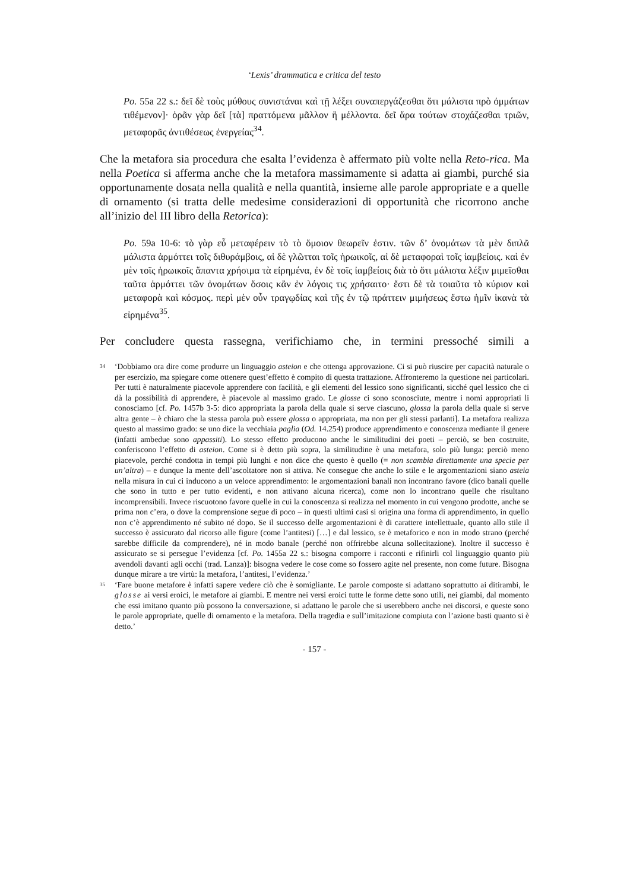‘Lexis’ drammatica e critica del testo
Po. 55a 22 s.: δεῖ δὲ τοὺς μύθους συνιστάναι καὶ τῇ λέξει συναπεργάζεσθαι ὅτι μάλιστα πρὸ ὀμμάτων τιθέμενον]· ὁρᾶν γὰρ δεῖ [τὰ] πραττόμενα μᾶλλον ἢ μέλλοντα. δεῖ ἄρα τούτων στοχάζεσθαι τριῶν, μεταφορᾶς ἀντιθέσεως ἐνεργείας<sup>34</sup>.
Che la metafora sia procedura che esalta l’evidenza è affermato più volte nella Reto-rica. Ma nella Poetica si afferma anche che la metafora massimamente si adatta ai giambi, purché sia opportunamente dosata nella qualità e nella quantità, insieme alle parole appropriate e a quelle di ornamento (si tratta delle medesime considerazioni di opportunità che ricorrono anche all’inizio del III libro della Retorica):
Po. 59a 10-6: τὸ γὰρ εὖ μεταφέρειν τὸ τὸ ὅμοιον θεωρεῖν ἐστιν. τῶν δ’ ὀνομάτων τὰ μὲν διπλᾶ μάλιστα ἁρμόττει τοῖς διθυράμβοις, αἱ δὲ γλῶτται τοῖς ἡρωικοῖς, αἱ δὲ μεταφοραὶ τοῖς ἰαμβείοις. καὶ ἐν μὲν τοῖς ἡρωικοῖς ἅπαντα χρήσιμα τὰ εἰρημένα, ἐν δὲ τοῖς ἰαμβείοις διὰ τὸ ὅτι μάλιστα λέξιν μιμεῖσθαι ταῦτα ἁρμόττει τῶν ὀνομάτων ὅσοις κἂν ἐν λόγοις τις χρήσαιτο· ἔστι δὲ τὰ τοιαῦτα τὸ κύριον καὶ μεταφορὰ καὶ κόσμος. περὶ μὲν οὖν τραγῳδίας καὶ τῆς ἐν τῷ πράττειν μιμήσεως ἔστω ἡμῖν ἱκανὰ τὰ εἰρημένα<sup>35</sup>.
Per concludere questa rassegna, verifichiamo che, in termini pressoché simili a
34 ‘Dobbiamo ora dire come produrre un linguaggio asteion e che ottenga approvazione. Ci si può riuscire per capacità naturale o per esercizio, ma spiegare come ottenere quest’effetto è compito di questa trattazione. Affronteremo la questione nei particolari. Per tutti è naturalmente piacevole apprendere con facilità, e gli elementi del lessico sono significanti, sicché quel lessico che ci dà la possibilità di apprendere, è piacevole al massimo grado. Le glosse ci sono sconosciute, mentre i nomi appropriati li conosciamo [cf. Po. 1457b 3-5: dico appropriata la parola della quale si serve ciascuno, glossa la parola della quale si serve altra gente – è chiaro che la stessa parola può essere glossa o appropriata, ma non per gli stessi parlanti]. La metafora realizza questo al massimo grado: se uno dice la vecchiaia paglia (Od. 14.254) produce apprendimento e conoscenza mediante il genere (infatti ambedue sono appassiti). Lo stesso effetto producono anche le similitudini dei poeti – perciò, se ben costruite, conferiscono l’effetto di asteion. Come si è detto più sopra, la similitudine è una metafora, solo più lunga: perciò meno piacevole, perché condotta in tempi più lunghi e non dice che questo è quello (= non scambia direttamente una specie per un’altra) – e dunque la mente dell’ascoltatore non si attiva. Ne consegue che anche lo stile e le argomentazioni siano asteia nella misura in cui ci inducono a un veloce apprendimento: le argomentazioni banali non incontrano favore (dico banali quelle che sono in tutto e per tutto evidenti, e non attivano alcuna ricerca), come non lo incontrano quelle che risultano incomprensibili. Invece riscuotono favore quelle in cui la conoscenza si realizza nel momento in cui vengono prodotte, anche se prima non c’era, o dove la comprensione segue di poco – in questi ultimi casi si origina una forma di apprendimento, in quello non c’è apprendimento né subito né dopo. Se il successo delle argomentazioni è di carattere intellettuale, quanto allo stile il successo è assicurato dal ricorso alle figure (come l’antitesi) […] e dal lessico, se è metaforico e non in modo strano (perché sarebbe difficile da comprendere), né in modo banale (perché non offrirebbe alcuna sollecitazione). Inoltre il successo è assicurato se si persegue l’evidenza [cf. Po. 1455a 22 s.: bisogna comporre i racconti e rifinirli col linguaggio quanto più avendoli davanti agli occhi (trad. Lanza)]: bisogna vedere le cose come so fossero agite nel presente, non come future. Bisogna dunque mirare a tre virtù: la metafora, l’antitesi, l’evidenza.’
35 ‘Fare buone metafore è infatti sapere vedere ciò che è somigliante. Le parole composte si adattano soprattutto ai ditirambi, le glosse ai versi eroici, le metafore ai giambi. E mentre nei versi eroici tutte le forme dette sono utili, nei giambi, dal momento che essi imitano quanto più possono la conversazione, si adattano le parole che si userebbero anche nei discorsi, e queste sono le parole appropriate, quelle di ornamento e la metafora. Della tragedia e sull’imitazione compiuta con l’azione basti quanto si è detto.’
- 157 -